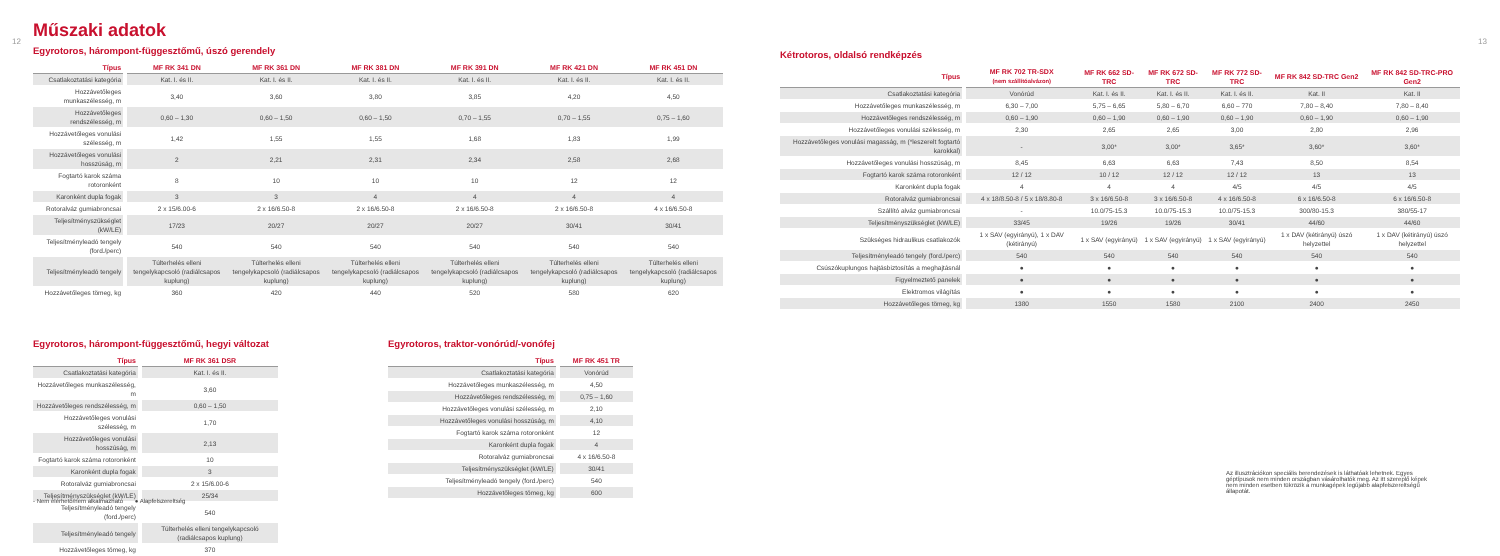12 13
Műszaki adatok
Egyrotoros, hárompont-függesztőmű, úszó gerendely
| Típus | MF RK 341 DN | MF RK 361 DN | MF RK 381 DN | MF RK 391 DN | MF RK 421 DN | MF RK 451 DN |
| --- | --- | --- | --- | --- | --- | --- |
| Csatlakoztatási kategória | Kat. I. és II. | Kat. I. és II. | Kat. I. és II. | Kat. I. és II. | Kat. I. és II. | Kat. I. és II. |
| Hozzávetőleges munkaszélesség, m | 3,40 | 3,60 | 3,80 | 3,85 | 4,20 | 4,50 |
| Hozzávetőleges rendszélesség, m | 0,60 – 1,30 | 0,60 – 1,50 | 0,60 – 1,50 | 0,70 – 1,55 | 0,70 – 1,55 | 0,75 – 1,60 |
| Hozzávetőleges vonulási szélesség, m | 1,42 | 1,55 | 1,55 | 1,68 | 1,83 | 1,99 |
| Hozzávetőleges vonulási hosszúság, m | 2 | 2,21 | 2,31 | 2,34 | 2,58 | 2,68 |
| Fogtartó karok száma rotoronként | 8 | 10 | 10 | 10 | 12 | 12 |
| Karonként dupla fogak | 3 | 3 | 4 | 4 | 4 | 4 |
| Rotoralváz gumiabroncsai | 2 x 15/6.00-6 | 2 x 16/6.50-8 | 2 x 16/6.50-8 | 2 x 16/6.50-8 | 2 x 16/6.50-8 | 4 x 16/6.50-8 |
| Teljesítményszükséglet (kW/LE) | 17/23 | 20/27 | 20/27 | 20/27 | 30/41 | 30/41 |
| Teljesítményleadó tengely (ford./perc) | 540 | 540 | 540 | 540 | 540 | 540 |
| Teljesítményleadó tengely | Túlterhelés elleni tengelykapcsoló (radiálcsapos kuplung) | Túlterhelés elleni tengelykapcsoló (radiálcsapos kuplung) | Túlterhelés elleni tengelykapcsoló (radiálcsapos kuplung) | Túlterhelés elleni tengelykapcsoló (radiálcsapos kuplung) | Túlterhelés elleni tengelykapcsoló (radiálcsapos kuplung) | Túlterhelés elleni tengelykapcsoló (radiálcsapos kuplung) |
| Hozzávetőleges tömeg, kg | 360 | 420 | 440 | 520 | 580 | 620 |
Egyrotoros, hárompont-függesztőmű, hegyi változat
| Típus | MF RK 361 DSR |
| --- | --- |
| Csatlakoztatási kategória | Kat. I. és II. |
| Hozzávetőleges munkaszélesség, m | 3,60 |
| Hozzávetőleges rendszélesség, m | 0,60 – 1,50 |
| Hozzávetőleges vonulási szélesség, m | 1,70 |
| Hozzávetőleges vonulási hosszúság, m | 2,13 |
| Fogtartó karok száma rotoronként | 10 |
| Karonként dupla fogak | 3 |
| Rotoralváz gumiabroncsai | 2 x 15/6.00-6 |
| Teljesítményszükséglet (kW/LE) | 25/34 |
| Teljesítményleadó tengely (ford./perc) | 540 |
| Teljesítményleadó tengely | Túlterhelés elleni tengelykapcsoló (radiálcsapos kuplung) |
| Hozzávetőleges tömeg, kg | 370 |
Egyrotoros, traktor-vonórúd/-vonófej
| Típus | MF RK 451 TR |
| --- | --- |
| Csatlakoztatási kategória | Vonórúd |
| Hozzávetőleges munkaszélesség, m | 4,50 |
| Hozzávetőleges rendszélesség, m | 0,75 – 1,60 |
| Hozzávetőleges vonulási szélesség, m | 2,10 |
| Hozzávetőleges vonulási hosszúság, m | 4,10 |
| Fogtartó karok száma rotoronként | 12 |
| Karonként dupla fogak | 4 |
| Rotoralváz gumiabroncsai | 4 x 16/6.50-8 |
| Teljesítményszükséglet (kW/LE) | 30/41 |
| Teljesítményleadó tengely (ford./perc) | 540 |
| Hozzávetőleges tömeg, kg | 600 |
Kétrotoros, oldalsó rendképzés
| Típus | MF RK 702 TR-SDX (nem szállítóalvázon) | MF RK 662 SD-TRC | MF RK 672 SD-TRC | MF RK 772 SD-TRC | MF RK 842 SD-TRC Gen2 | MF RK 842 SD-TRC-PRO Gen2 |
| --- | --- | --- | --- | --- | --- | --- |
| Csatlakoztatási kategória | Vonórúd | Kat. I. és II. | Kat. I. és II. | Kat. I. és II. | Kat. II | Kat. II |
| Hozzávetőleges munkaszélesség, m | 6,30 – 7,00 | 5,75 – 6,65 | 5,80 – 6,70 | 6,60 – 770 | 7,80 – 8,40 | 7,80 – 8,40 |
| Hozzávetőleges rendszélesség, m | 0,60 – 1,90 | 0,60 – 1,90 | 0,60 – 1,90 | 0,60 – 1,90 | 0,60 – 1,90 | 0,60 – 1,90 |
| Hozzávetőleges vonulási szélesség, m | 2,30 | 2,65 | 2,65 | 3,00 | 2,80 | 2,96 |
| Hozzávetőleges vonulási magasság, m (*leszerelt fogtartó karokkal) | - | 3,00* | 3,00* | 3,65* | 3,60* | 3,60* |
| Hozzávetőleges vonulási hosszúság, m | 8,45 | 6,63 | 6,63 | 7,43 | 8,50 | 8,54 |
| Fogtartó karok száma rotoronként | 12 / 12 | 10 / 12 | 12 / 12 | 12 / 12 | 13 | 13 |
| Karonként dupla fogak | 4 | 4 | 4 | 4/5 | 4/5 | 4/5 |
| Rotoralváz gumiabroncsai | 4 x 18/8.50-8 / 5 x 18/8.80-8 | 3 x 16/6.50-8 | 3 x 16/6.50-8 | 4 x 16/6.50-8 | 6 x 16/6.50-8 | 6 x 16/6.50-8 |
| Szállító alváz gumiabroncsai | - | 10.0/75-15.3 | 10.0/75-15.3 | 10.0/75-15.3 | 300/80-15.3 | 380/55-17 |
| Teljesítményszükséglet (kW/LE) | 33/45 | 19/26 | 19/26 | 30/41 | 44/60 | 44/60 |
| Szükséges hidraulikus csatlakozók | 1 x SAV (egyirányú), 1 x DAV (kétirányú) | 1 x SAV (egyirányú) | 1 x SAV (egyirányú) | 1 x SAV (egyirányú) | 1 x DAV (kétirányú) úszó helyzettel | 1 x DAV (kétirányú) úszó helyzettel |
| Teljesítményleadó tengely (ford./perc) | 540 | 540 | 540 | 540 | 540 | 540 |
| Csúszókuplungos hajtásbiztosítás a meghajtásnál | ● | ● | ● | ● | ● | ● |
| Figyelmeztető panelek | ● | ● | ● | ● | ● | ● |
| Elektromos világítás | ● | ● | ● | ● | ● | ● |
| Hozzávetőleges tömeg, kg | 1380 | 1550 | 1580 | 2100 | 2400 | 2450 |
Az illusztrációkon speciális berendezések is láthatóak lehetnek. Egyes géptípusok nem minden országban vásárolhatók meg. Az itt szereplő képek nem minden esetben tükrözik a munkagépek legújabb alapfelszereltségű állapotát.
- Nem elérhető/nem alkalmazható ● Alapfelszereltség